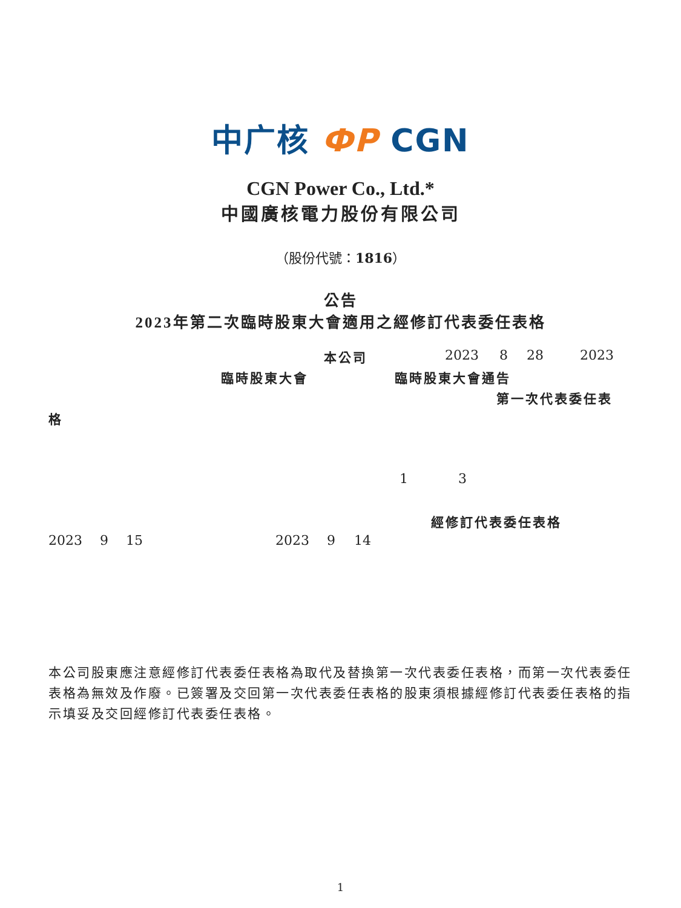中广核 ФP CGN
CGN Power Co., Ltd.*
中國廣核電力股份有限公司
（股份代號：1816）
公告
2023年第二次臨時股東大會適用之經修訂代表委任表格
本公司 2023 8 28 2023
臨時股東大會 臨時股東大會通告
第一次代表委任表
格
1 3
經修訂代表委任表格
2023 9 15 2023 9 14
本公司股東應注意經修訂代表委任表格為取代及替換第一次代表委任表格，而第一次代表委任表格為無效及作廢。已簽署及交回第一次代表委任表格的股東須根據經修訂代表委任表格的指示填妥及交回經修訂代表委任表格。
1